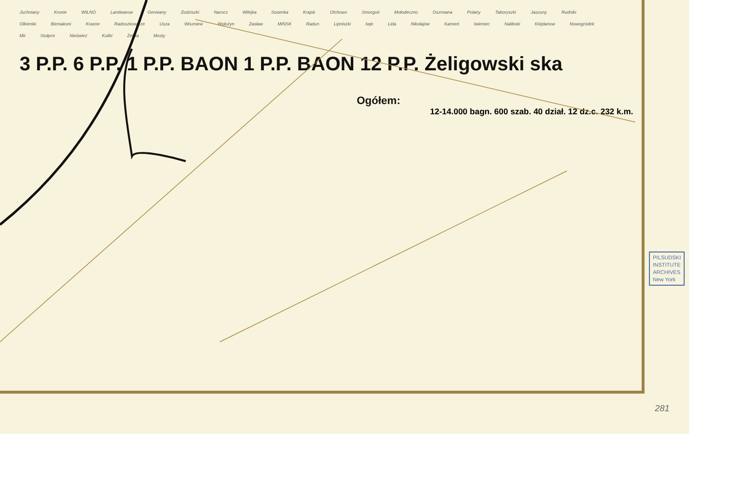Juchniany Kronie WILNO Landwarow Gerwiany Zodziszki Narocz Wilejka Sosenka Krajsk Olchowo Smorgoń Mołodeczno Oszmiana Polany Taboryszki Jaszuny Rudniki Olkieniki Bieniakoni Krasne Radoszkowicze Usza Wiszniew Wołożyn Zasław MIŃSK Radun Lipniszki Iwje Lida Nikołajów Kamień Iwieniec Naliboki Kiejdanow Nowogródek Mir Stołpce Nieśwież Kuliki Zelwa Mosty
3 P.P. 6 P.P. 1 P.P. BAON 1 P.P. BAON 12 P.P. Żeligowski ska
Ogółem:
12-14.000 bagn. 600 szab. 40 dział. 12 dz.c. 232 k.m.
PILSUDSKI
INSTITUTE
ARCHIVES
New York
281